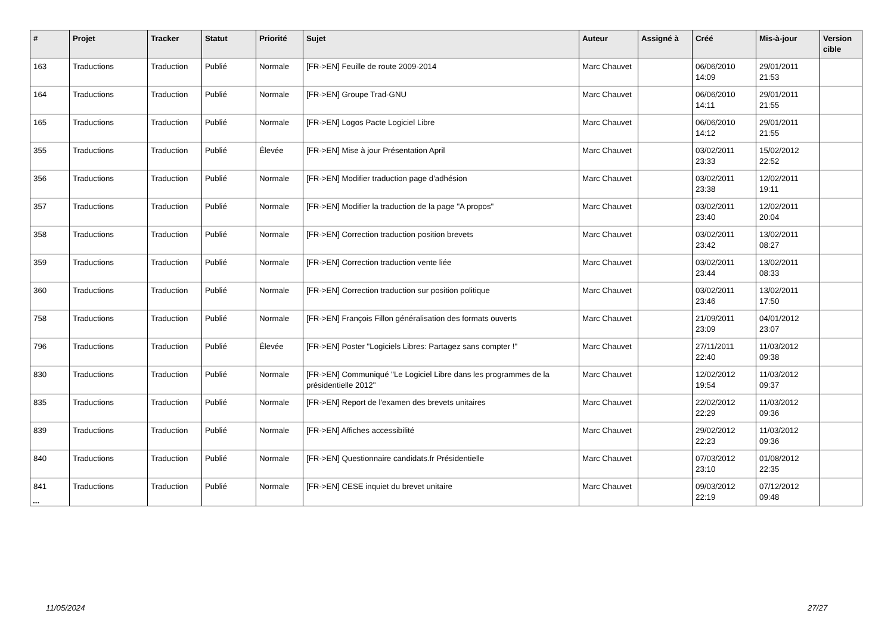| # | Projet | Tracker | Statut | Priorité | Sujet | Auteur | Assigné à | Créé | Mis-à-jour | Version cible |
| --- | --- | --- | --- | --- | --- | --- | --- | --- | --- | --- |
| 163 | Traductions | Traduction | Publié | Normale | [FR->EN] Feuille de route 2009-2014 | Marc Chauvet | | 06/06/2010 14:09 | 29/01/2011 21:53 | |
| 164 | Traductions | Traduction | Publié | Normale | [FR->EN] Groupe Trad-GNU | Marc Chauvet | | 06/06/2010 14:11 | 29/01/2011 21:55 | |
| 165 | Traductions | Traduction | Publié | Normale | [FR->EN] Logos Pacte Logiciel Libre | Marc Chauvet | | 06/06/2010 14:12 | 29/01/2011 21:55 | |
| 355 | Traductions | Traduction | Publié | Élevée | [FR->EN] Mise à jour Présentation April | Marc Chauvet | | 03/02/2011 23:33 | 15/02/2012 22:52 | |
| 356 | Traductions | Traduction | Publié | Normale | [FR->EN] Modifier traduction page d'adhésion | Marc Chauvet | | 03/02/2011 23:38 | 12/02/2011 19:11 | |
| 357 | Traductions | Traduction | Publié | Normale | [FR->EN] Modifier la traduction de la page "A propos" | Marc Chauvet | | 03/02/2011 23:40 | 12/02/2011 20:04 | |
| 358 | Traductions | Traduction | Publié | Normale | [FR->EN] Correction traduction position brevets | Marc Chauvet | | 03/02/2011 23:42 | 13/02/2011 08:27 | |
| 359 | Traductions | Traduction | Publié | Normale | [FR->EN] Correction traduction vente liée | Marc Chauvet | | 03/02/2011 23:44 | 13/02/2011 08:33 | |
| 360 | Traductions | Traduction | Publié | Normale | [FR->EN] Correction traduction sur position politique | Marc Chauvet | | 03/02/2011 23:46 | 13/02/2011 17:50 | |
| 758 | Traductions | Traduction | Publié | Normale | [FR->EN] François Fillon généralisation des formats ouverts | Marc Chauvet | | 21/09/2011 23:09 | 04/01/2012 23:07 | |
| 796 | Traductions | Traduction | Publié | Élevée | [FR->EN] Poster "Logiciels Libres: Partagez sans compter !" | Marc Chauvet | | 27/11/2011 22:40 | 11/03/2012 09:38 | |
| 830 | Traductions | Traduction | Publié | Normale | [FR->EN] Communiqué "Le Logiciel Libre dans les programmes de la présidentielle 2012" | Marc Chauvet | | 12/02/2012 19:54 | 11/03/2012 09:37 | |
| 835 | Traductions | Traduction | Publié | Normale | [FR->EN] Report de l'examen des brevets unitaires | Marc Chauvet | | 22/02/2012 22:29 | 11/03/2012 09:36 | |
| 839 | Traductions | Traduction | Publié | Normale | [FR->EN] Affiches accessibilité | Marc Chauvet | | 29/02/2012 22:23 | 11/03/2012 09:36 | |
| 840 | Traductions | Traduction | Publié | Normale | [FR->EN] Questionnaire candidats.fr Présidentielle | Marc Chauvet | | 07/03/2012 23:10 | 01/08/2012 22:35 | |
| 841 | Traductions | Traduction | Publié | Normale | [FR->EN] CESE inquiet du brevet unitaire | Marc Chauvet | | 09/03/2012 22:19 | 07/12/2012 09:48 | |
...
11/05/2024 27/27